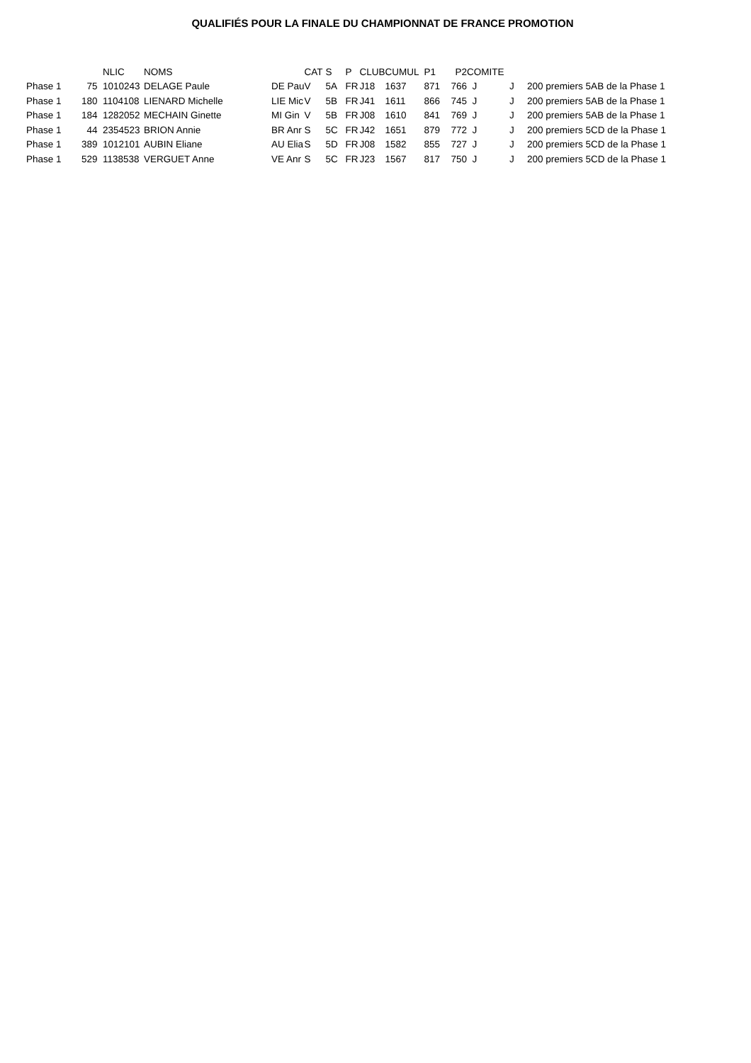QUALIFIÉS POUR LA FINALE DU CHAMPIONNAT DE FRANCE PROMOTION
| | | NLIC | NOMS | | CAT | S | P | CLUB | CUMUL | P1 | P2 | COMITE | | |
| --- | --- | --- | --- | --- | --- | --- | --- | --- | --- | --- | --- | --- | --- | --- |
| Phase 1 | 75 | 1010243 | DELAGE Paule | DE Pau | V | 5A | FR | J18 | 1637 | 871 | 766 | J | J | 200 premiers 5AB de la Phase 1 |
| Phase 1 | 180 | 1104108 | LIENARD Michelle | LIE Mic | V | 5B | FR | J41 | 1611 | 866 | 745 | J | J | 200 premiers 5AB de la Phase 1 |
| Phase 1 | 184 | 1282052 | MECHAIN Ginette | MI Gin | V | 5B | FR | J08 | 1610 | 841 | 769 | J | J | 200 premiers 5AB de la Phase 1 |
| Phase 1 | 44 | 2354523 | BRION Annie | BR Anr | S | 5C | FR | J42 | 1651 | 879 | 772 | J | J | 200 premiers 5CD de la Phase 1 |
| Phase 1 | 389 | 1012101 | AUBIN Eliane | AU Elia | S | 5D | FR | J08 | 1582 | 855 | 727 | J | J | 200 premiers 5CD de la Phase 1 |
| Phase 1 | 529 | 1138538 | VERGUET Anne | VE Anr | S | 5C | FR | J23 | 1567 | 817 | 750 | J | J | 200 premiers 5CD de la Phase 1 |